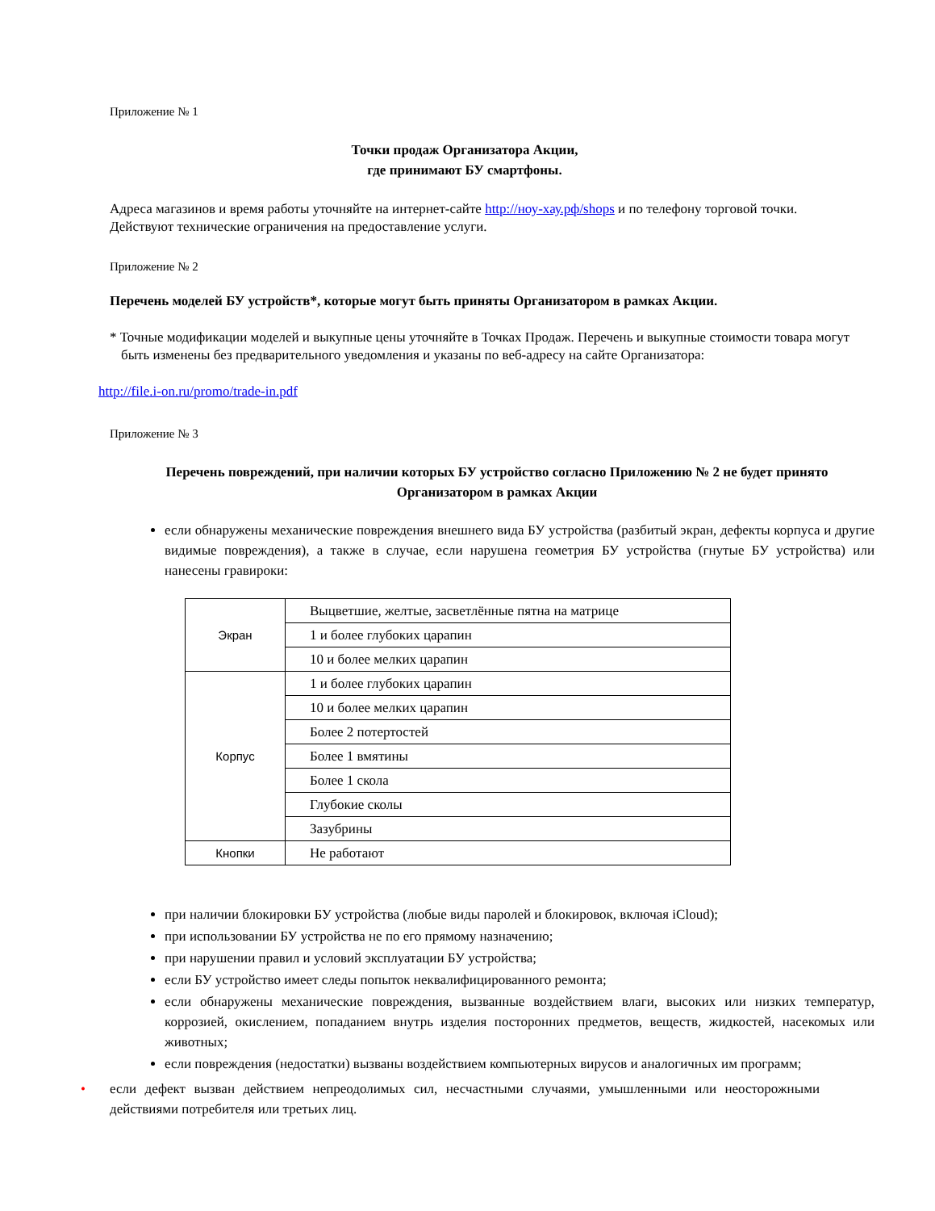Приложение № 1
Точки продаж Организатора Акции,
где принимают БУ смартфоны.
Адреса магазинов и время работы уточняйте на интернет-сайте http://ноу-хау.рф/shops и по телефону торговой точки. Действуют технические ограничения на предоставление услуги.
Приложение № 2
Перечень моделей БУ устройств*, которые могут быть приняты Организатором в рамках Акции.
* Точные модификации моделей и выкупные цены уточняйте в Точках Продаж. Перечень и выкупные стоимости товара могут быть изменены без предварительного уведомления и указаны по веб-адресу на сайте Организатора:
http://file.i-on.ru/promo/trade-in.pdf
Приложение № 3
Перечень повреждений, при наличии которых БУ устройство согласно Приложению № 2 не будет принято Организатором в рамках Акции
если обнаружены механические повреждения внешнего вида БУ устройства (разбитый экран, дефекты корпуса и другие видимые повреждения), а также в случае, если нарушена геометрия БУ устройства (гнутые БУ устройства) или нанесены гравироки:
| Экран | Выцветшие, желтые, засветлённые пятна на матрице |
| | 1 и более глубоких царапин |
| | 10 и более мелких царапин |
| Корпус | 1 и более глубоких царапин |
| | 10 и более мелких царапин |
| | Более 2 потертостей |
| | Более 1 вмятины |
| | Более 1 скола |
| | Глубокие сколы |
| | Зазубрины |
| Кнопки | Не работают |
при наличии блокировки БУ устройства (любые виды паролей и блокировок, включая iCloud);
при использовании БУ устройства не по его прямому назначению;
при нарушении правил и условий эксплуатации БУ устройства;
если БУ устройство имеет следы попыток неквалифицированного ремонта;
если обнаружены механические повреждения, вызванные воздействием влаги, высоких или низких температур, коррозией, окислением, попаданием внутрь изделия посторонних предметов, веществ, жидкостей, насекомых или животных;
если повреждения (недостатки) вызваны воздействием компьютерных вирусов и аналогичных им программ;
• если дефект вызван действием непреодолимых сил, несчастными случаями, умышленными или неосторожными действиями потребителя или третьих лиц.